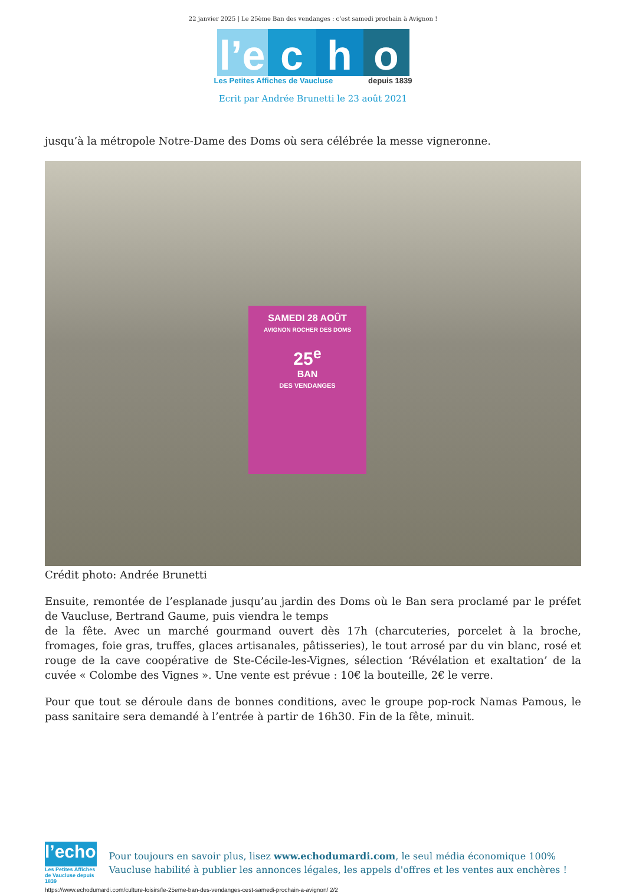22 janvier 2025 | Le 25ème Ban des vendanges : c’est samedi prochain à Avignon !
l’e
c
h
o
Les Petites Affiches de Vaucluse depuis 1839
Ecrit par Andrée Brunetti le 23 août 2021
jusqu’à la métropole Notre-Dame des Doms où sera célébrée la messe vigneronne.
SAMEDI 28 AOÛT
AVIGNON ROCHER DES DOMS
25<sup>e</sup>
BAN
DES VENDANGES
Crédit photo: Andrée Brunetti
Ensuite, remontée de l’esplanade jusqu’au jardin des Doms où le Ban sera proclamé par le préfet de Vaucluse, Bertrand Gaume, puis viendra le temps
de la fête. Avec un marché gourmand ouvert dès 17h (charcuteries, porcelet à la broche, fromages, foie gras, truffes, glaces artisanales, pâtisseries), le tout arrosé par du vin blanc, rosé et rouge de la cave coopérative de Ste-Cécile-les-Vignes, sélection ‘Révélation et exaltation’ de la cuvée « Colombe des Vignes ». Une vente est prévue : 10€ la bouteille, 2€ le verre.
Pour que tout se déroule dans de bonnes conditions, avec le groupe pop-rock Namas Pamous, le pass sanitaire sera demandé à l’entrée à partir de 16h30. Fin de la fête, minuit.
l’echo
Les Petites Affiches de Vaucluse depuis 1839
Pour toujours en savoir plus, lisez www.echodumardi.com, le seul média économique 100% Vaucluse habilité à publier les annonces légales, les appels d'offres et les ventes aux enchères !
https://www.echodumardi.com/culture-loisirs/le-25eme-ban-des-vendanges-cest-samedi-prochain-a-avignon/ 2/2